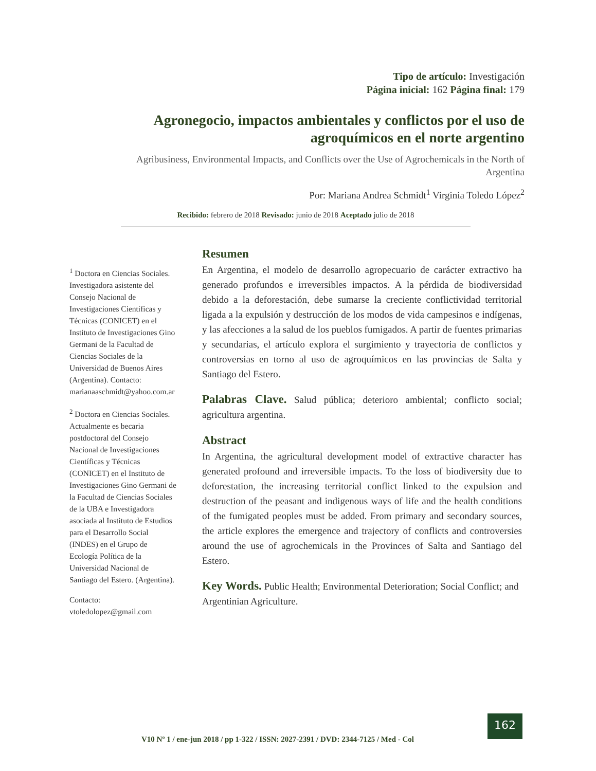Tipo de artículo: Investigación
Página inicial: 162 Página final: 179
Agronegocio, impactos ambientales y conflictos por el uso de agroquímicos en el norte argentino
Agribusiness, Environmental Impacts, and Conflicts over the Use of Agrochemicals in the North of Argentina
Por: Mariana Andrea Schmidt<sup>1</sup> Virginia Toledo López<sup>2</sup>
Recibido: febrero de 2018 Revisado: junio de 2018 Aceptado julio de 2018
<sup>1</sup> Doctora en Ciencias Sociales. Investigadora asistente del Consejo Nacional de Investigaciones Científicas y Técnicas (CONICET) en el Instituto de Investigaciones Gino Germani de la Facultad de Ciencias Sociales de la Universidad de Buenos Aires (Argentina). Contacto: marianaaschmidt@yahoo.com.ar
<sup>2</sup> Doctora en Ciencias Sociales. Actualmente es becaria postdoctoral del Consejo Nacional de Investigaciones Científicas y Técnicas (CONICET) en el Instituto de Investigaciones Gino Germani de la Facultad de Ciencias Sociales de la UBA e Investigadora asociada al Instituto de Estudios para el Desarrollo Social (INDES) en el Grupo de Ecología Política de la Universidad Nacional de Santiago del Estero. (Argentina).
Contacto: vtoledolopez@gmail.com
Resumen
En Argentina, el modelo de desarrollo agropecuario de carácter extractivo ha generado profundos e irreversibles impactos. A la pérdida de biodiversidad debido a la deforestación, debe sumarse la creciente conflictividad territorial ligada a la expulsión y destrucción de los modos de vida campesinos e indígenas, y las afecciones a la salud de los pueblos fumigados. A partir de fuentes primarias y secundarias, el artículo explora el surgimiento y trayectoria de conflictos y controversias en torno al uso de agroquímicos en las provincias de Salta y Santiago del Estero.
Palabras Clave. Salud pública; deterioro ambiental; conflicto social; agricultura argentina.
Abstract
In Argentina, the agricultural development model of extractive character has generated profound and irreversible impacts. To the loss of biodiversity due to deforestation, the increasing territorial conflict linked to the expulsion and destruction of the peasant and indigenous ways of life and the health conditions of the fumigated peoples must be added. From primary and secondary sources, the article explores the emergence and trajectory of conflicts and controversies around the use of agrochemicals in the Provinces of Salta and Santiago del Estero.
Key Words. Public Health; Environmental Deterioration; Social Conflict; and Argentinian Agriculture.
162
V10 Nº 1 / ene-jun 2018 / pp 1-322 / ISSN: 2027-2391 / DVD: 2344-7125 / Med - Col